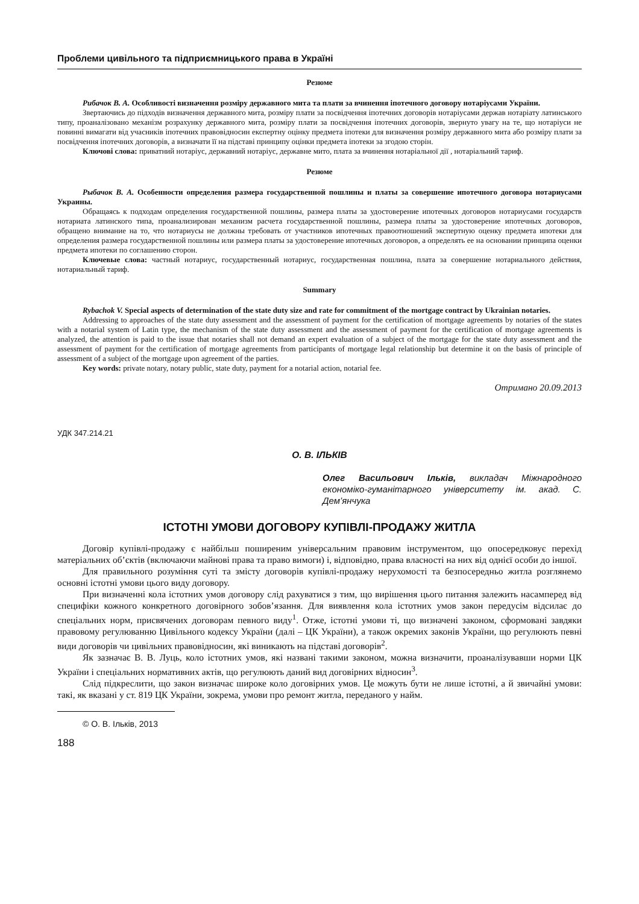Проблеми цивільного та підприємницького права в Україні
Резюме
Рибачок В. А. Особливості визначення розміру державного мита та плати за вчинення іпотечного договору нотаріусами України.
Звертаючись до підходів визначення державного мита, розміру плати за посвідчення іпотечних договорів нотаріусами держав нотаріату латинського типу, проаналізовано механізм розрахунку державного мита, розміру плати за посвідчення іпотечних договорів, звернуто увагу на те, що нотаріуси не повинні вимагати від учасників іпотечних правовідносин експертну оцінку предмета іпотеки для визначення розміру державного мита або розміру плати за посвідчення іпотечних договорів, а визначати її на підставі принципу оцінки предмета іпотеки за згодою сторін.
Ключові слова: приватний нотаріус, державний нотаріус, державне мито, плата за вчинення нотаріальної дії , нотаріальний тариф.
Резюме
Рыбачок В. А. Особенности определения размера государственной пошлины и платы за совершение ипотечного договора нотариусами Украины.
Обращаясь к подходам определения государственной пошлины, размера платы за удостоверение ипотечных договоров нотариусами государств нотариата латинского типа, проанализирован механизм расчета государственной пошлины, размера платы за удостоверение ипотечных договоров, обращено внимание на то, что нотариусы не должны требовать от участников ипотечных правоотношений экспертную оценку предмета ипотеки для определения размера государственной пошлины или размера платы за удостоверение ипотечных договоров, а определять ее на основании принципа оценки предмета ипотеки по соглашению сторон.
Ключевые слова: частный нотариус, государственный нотариус, государственная пошлина, плата за совершение нотариального действия, нотариальный тариф.
Summary
Rybachok V. Special aspects of determination of the state duty size and rate for commitment of the mortgage contract by Ukrainian notaries.
Addressing to approaches of the state duty assessment and the assessment of payment for the certification of mortgage agreements by notaries of the states with a notarial system of Latin type, the mechanism of the state duty assessment and the assessment of payment for the certification of mortgage agreements is analyzed, the attention is paid to the issue that notaries shall not demand an expert evaluation of a subject of the mortgage for the state duty assessment and the assessment of payment for the certification of mortgage agreements from participants of mortgage legal relationship but determine it on the basis of principle of assessment of a subject of the mortgage upon agreement of the parties.
Key words: private notary, notary public, state duty, payment for a notarial action, notarial fee.
Отримано 20.09.2013
УДК 347.214.21
О. В. ІЛЬКІВ
Олег Васильович Ільків, викладач Міжнародного економіко-гуманітарного університету ім. акад. С. Дем’янчука
ІСТОТНІ УМОВИ ДОГОВОРУ КУПІВЛІ-ПРОДАЖУ ЖИТЛА
Договір купівлі-продажу є найбільш поширеним універсальним правовим інструментом, що опосередковує перехід матеріальних об’єктів (включаючи майнові права та право вимоги) і, відповідно, права власності на них від однієї особи до іншої.
Для правильного розуміння суті та змісту договорів купівлі-продажу нерухомості та безпосередньо житла розглянемо основні істотні умови цього виду договору.
При визначенні кола істотних умов договору слід рахуватися з тим, що вирішення цього питання залежить насамперед від специфіки кожного конкретного договірного зобов’язання. Для виявлення кола істотних умов закон передусім відсилає до спеціальних норм, присвячених договорам певного виду<sup>1</sup>. Отже, істотні умови ті, що визначені законом, сформовані завдяки правовому регулюванню Цивільного кодексу України (далі – ЦК України), а також окремих законів України, що регулюють певні види договорів чи цивільних правовідносин, які виникають на підставі договорів<sup>2</sup>.
Як зазначає В. В. Луць, коло істотних умов, які названі такими законом, можна визначити, проаналізувавши норми ЦК України і спеціальних нормативних актів, що регулюють даний вид договірних відносин<sup>3</sup>.
Слід підкреслити, що закон визначає широке коло договірних умов. Це можуть бути не лише істотні, а й звичайні умови: такі, як вказані у ст. 819 ЦК України, зокрема, умови про ремонт житла, переданого у найм.
© О. В. Ільків, 2013
188